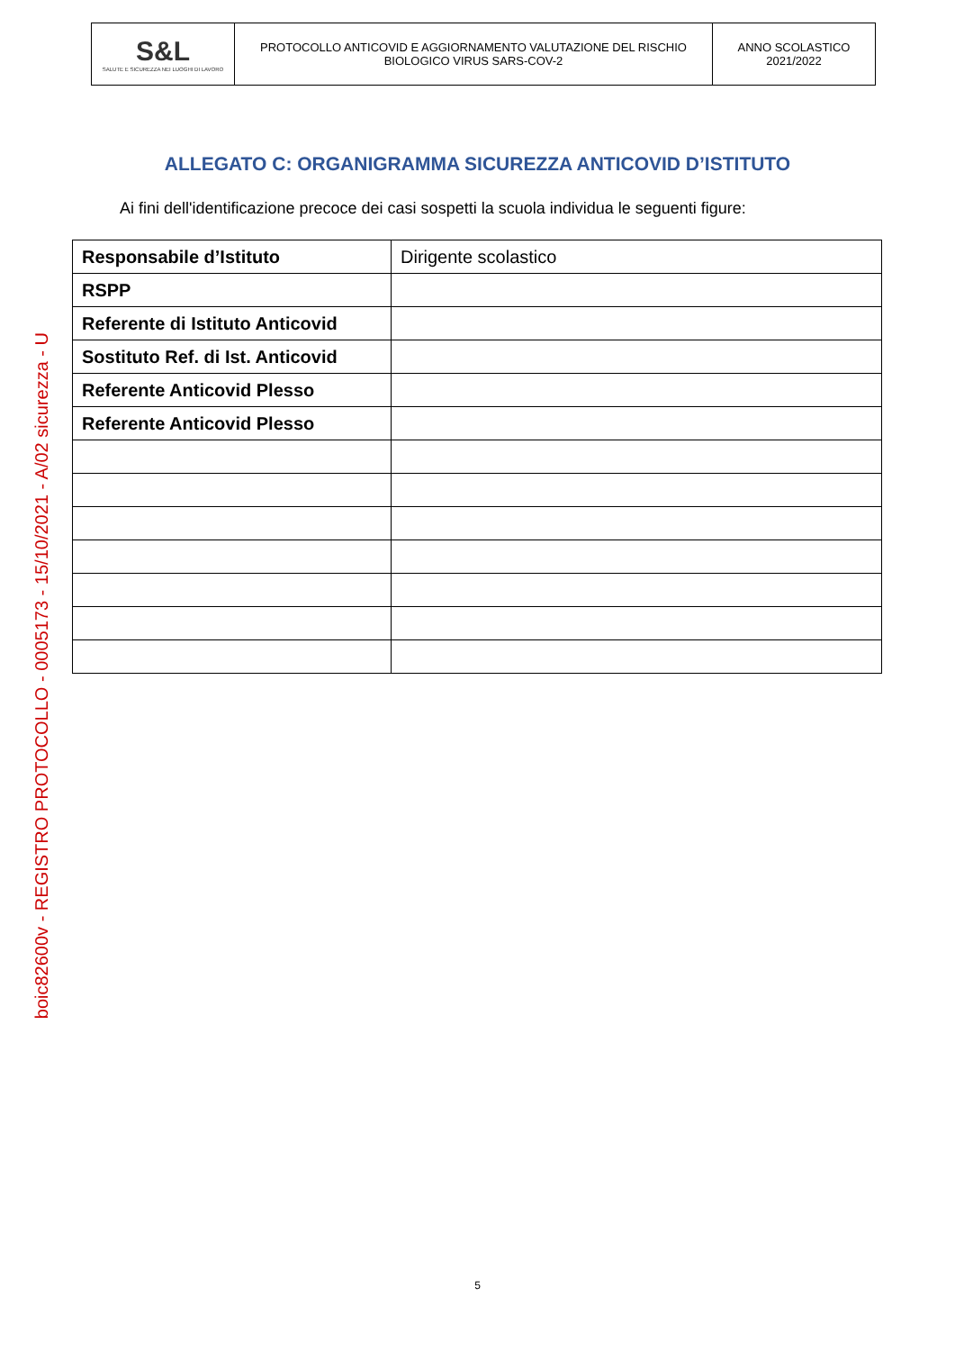| S&L SALUTE E SICUREZZA NEI LUOGHI DI LAVORO | PROTOCOLLO ANTICOVID E AGGIORNAMENTO VALUTAZIONE DEL RISCHIO BIOLOGICO VIRUS SARS-COV-2 | ANNO SCOLASTICO 2021/2022 |
boic82600v - REGISTRO PROTOCOLLO - 0005173 - 15/10/2021 - A/02 sicurezza - U
ALLEGATO C: ORGANIGRAMMA SICUREZZA ANTICOVID D’ISTITUTO
Ai fini dell'identificazione precoce dei casi sospetti la scuola individua le seguenti figure:
| Responsabile d’Istituto | Dirigente scolastico |
| RSPP | |
| Referente di Istituto Anticovid | |
| Sostituto Ref. di Ist. Anticovid | |
| Referente Anticovid Plesso | |
| Referente Anticovid Plesso | |
5